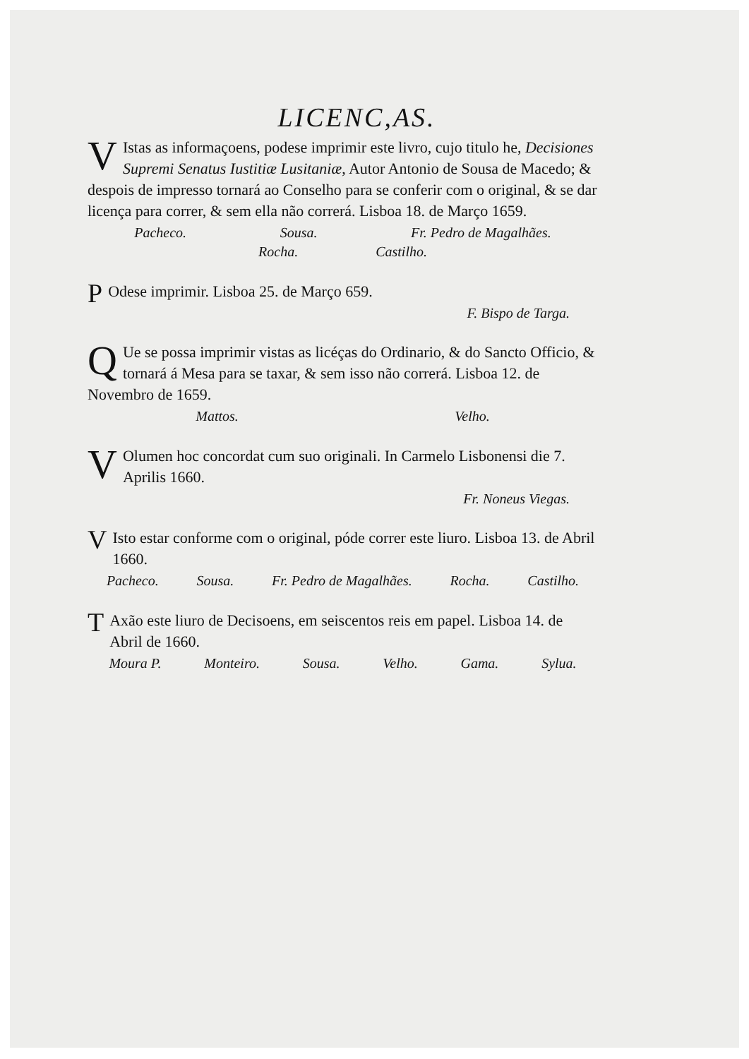LICENC,AS.
VIstas as informaçoens, podese imprimir este livro, cujo titulo he, Decisiones Supremi Senatus Iustitiæ Lusitaniæ, Autor Antonio de Sousa de Macedo; & despois de impresso tornará ao Conselho para se conferir com o original, & se dar licença para correr, & sem ella não correrá. Lisboa 18. de Março 1659.
Pacheco. Sousa. Fr. Pedro de Magalhães.
Rocha. Castilho.
POdese imprimir. Lisboa 25. de Março 659.
F. Bispo de Targa.
QUe se possa imprimir vistas as licéças do Ordinario, & do Sancto Officio, & tornará á Mesa para se taxar, & sem isso não correrá. Lisboa 12. de Novembro de 1659.
Mattos. Velho.
VOlumen hoc concordat cum suo originali. In Carmelo Lisbonensi die 7. Aprilis 1660.
Fr. Noneus Viegas.
VIsto estar conforme com o original, póde correr este liuro. Lisboa 13. de Abril 1660.
Pacheco. Sousa. Fr. Pedro de Magalhães. Rocha. Castilho.
TAxão este liuro de Decisoens, em seiscentos reis em papel. Lisboa 14. de Abril de 1660.
Moura P. Monteiro. Sousa. Velho. Gama. Sylua.